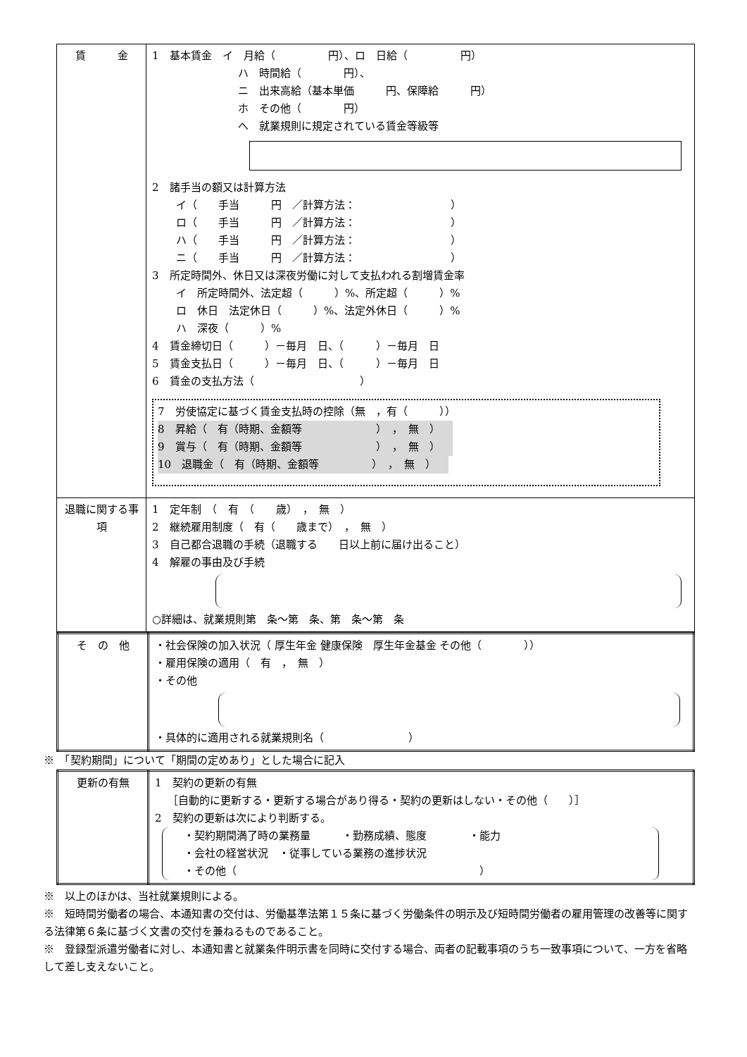| 賃 金 | 1 基本賃金 イ 月給（ 円）、ロ 日給（ 円） ハ 時間給（ 円）、 ニ 出来高給（基本単価 円、保障給 円） ホ その他（ 円） へ 就業規則に規定されている賃金等級等 2 諸手当の額又は計算方法 イ（ 手当 円 ／計算方法： ） ロ（ 手当 円 ／計算方法： ） ハ（ 手当 円 ／計算方法： ） ニ（ 手当 円 ／計算方法： ） 3 所定時間外、休日又は深夜労働に対して支払われる割増賃金率 イ 所定時間外、法定超（ ）%、所定超（ ）% ロ 休日 法定休日（ ）%、法定外休日（ ）% ハ 深夜（ ）% 4 賃金締切日（ ）－毎月 日、（ ）－毎月 日 5 賃金支払日（ ）－毎月 日、（ ）－毎月 日 6 賃金の支払方法（ ） 7 労使協定に基づく賃金支払時の控除（無 ，有（ ）） 8 昇給（ 有（時期、金額等 ） ， 無 ） 9 賞与（ 有（時期、金額等 ） ， 無 ） 10 退職金（ 有（時期、金額等 ） ， 無 ） |
| 退職に関する事項 | 1 定年制 （ 有 （ 歳） ， 無 ） 2 継続雇用制度（ 有（ 歳まで） ， 無 ） 3 自己都合退職の手続（退職する 日以上前に届け出ること） 4 解雇の事由及び手続 ○詳細は、就業規則第 条～第 条、第 条～第 条 |
| そ の 他 | ・社会保険の加入状況（ 厚生年金 健康保険 厚生年金基金 その他（ ）） ・雇用保険の適用（ 有 ， 無 ） ・その他 ・具体的に適用される就業規則名（ ） |
※　「契約期間」について「期間の定めあり」とした場合に記入
| 更新の有無 | 1 契約の更新の有無 ［自動的に更新する・更新する場合があり得る・契約の更新はしない・その他（ ）］ 2 契約の更新は次により判断する。 ・契約期間満了時の業務量 ・勤務成績、態度 ・能力 ・会社の経営状況 ・従事している業務の進捗状況 ・その他（ ） |
※　以上のほかは、当社就業規則による。
※　短時間労働者の場合、本通知書の交付は、労働基準法第１５条に基づく労働条件の明示及び短時間労働者の雇用管理の改善等に関する法律第６条に基づく文書の交付を兼ねるものであること。
※　登録型派遣労働者に対し、本通知書と就業条件明示書を同時に交付する場合、両者の記載事項のうち一致事項について、一方を省略して差し支えないこと。